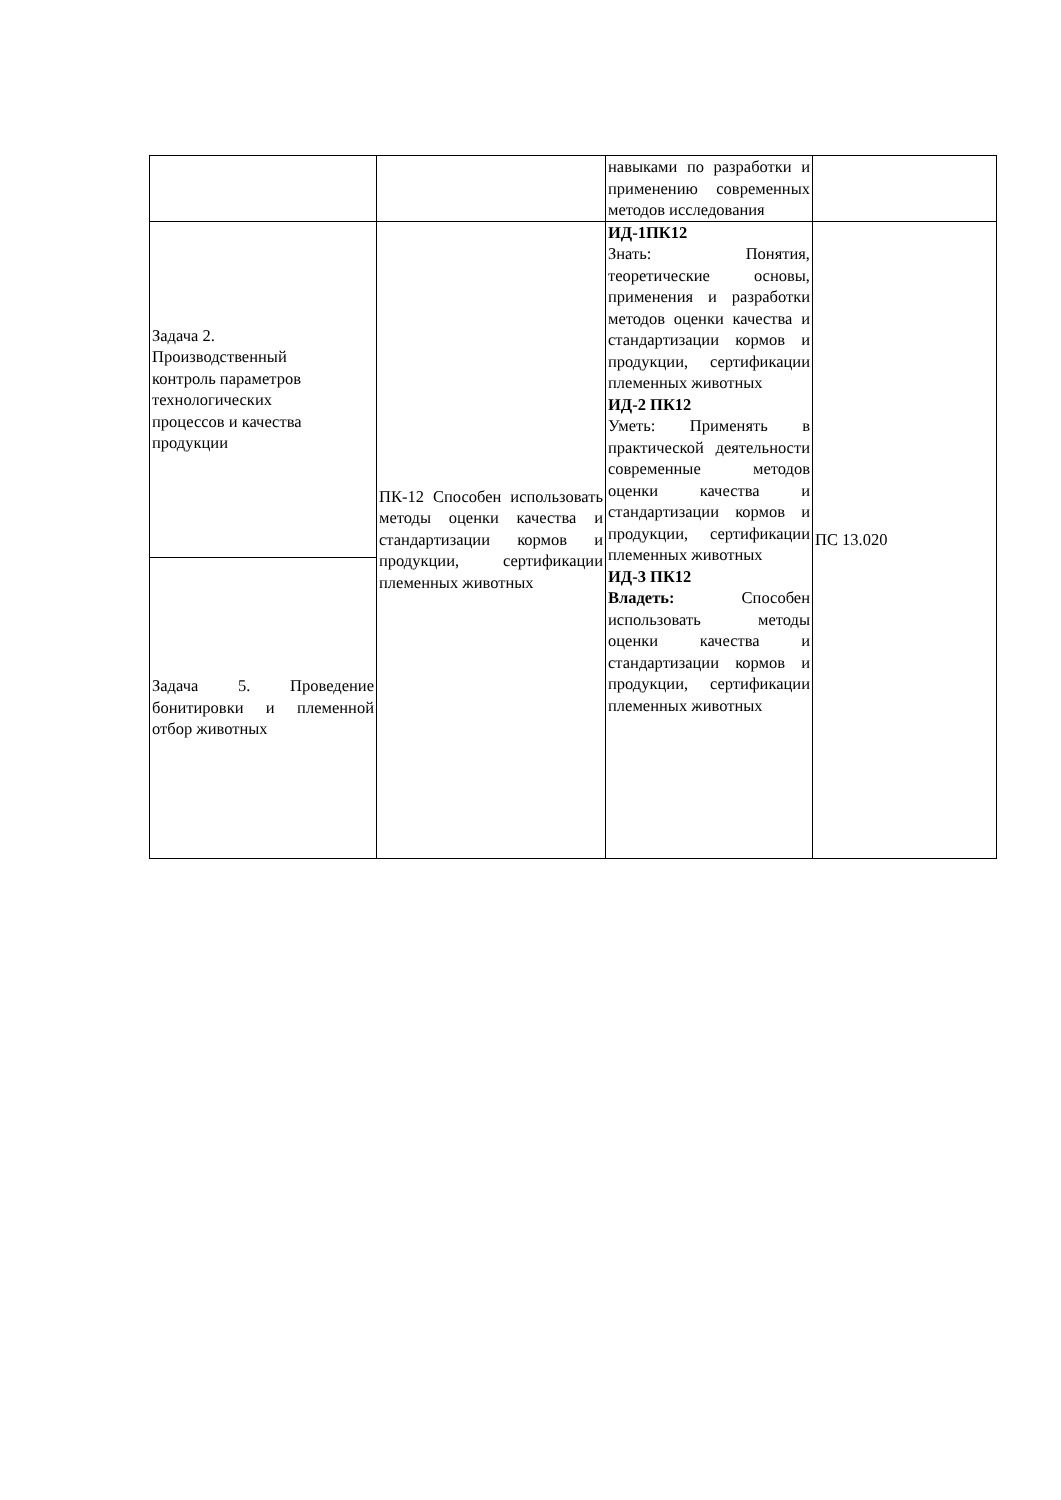| | | навыками по разработки и применению современных методов исследования | |
| Задача 2. Производственный контроль параметров технологических процессов и качества продукции | ПК-12 Способен использовать методы оценки качества и стандартизации кормов и продукции, сертификации племенных животных | ИД-1ПК12 Знать: Понятия, теоретические основы, применения и разработки методов оценки качества и стандартизации кормов и продукции, сертификации племенных животных ИД-2 ПК12 Уметь: Применять в практической деятельности современные методов оценки качества и стандартизации кормов и продукции, сертификации племенных животных ИД-3 ПК12 Владеть: Способен использовать методы оценки качества и стандартизации кормов и продукции, сертификации племенных животных | ПС 13.020 |
| Задача 5. Проведение бонитировки и племенной отбор животных | | | |